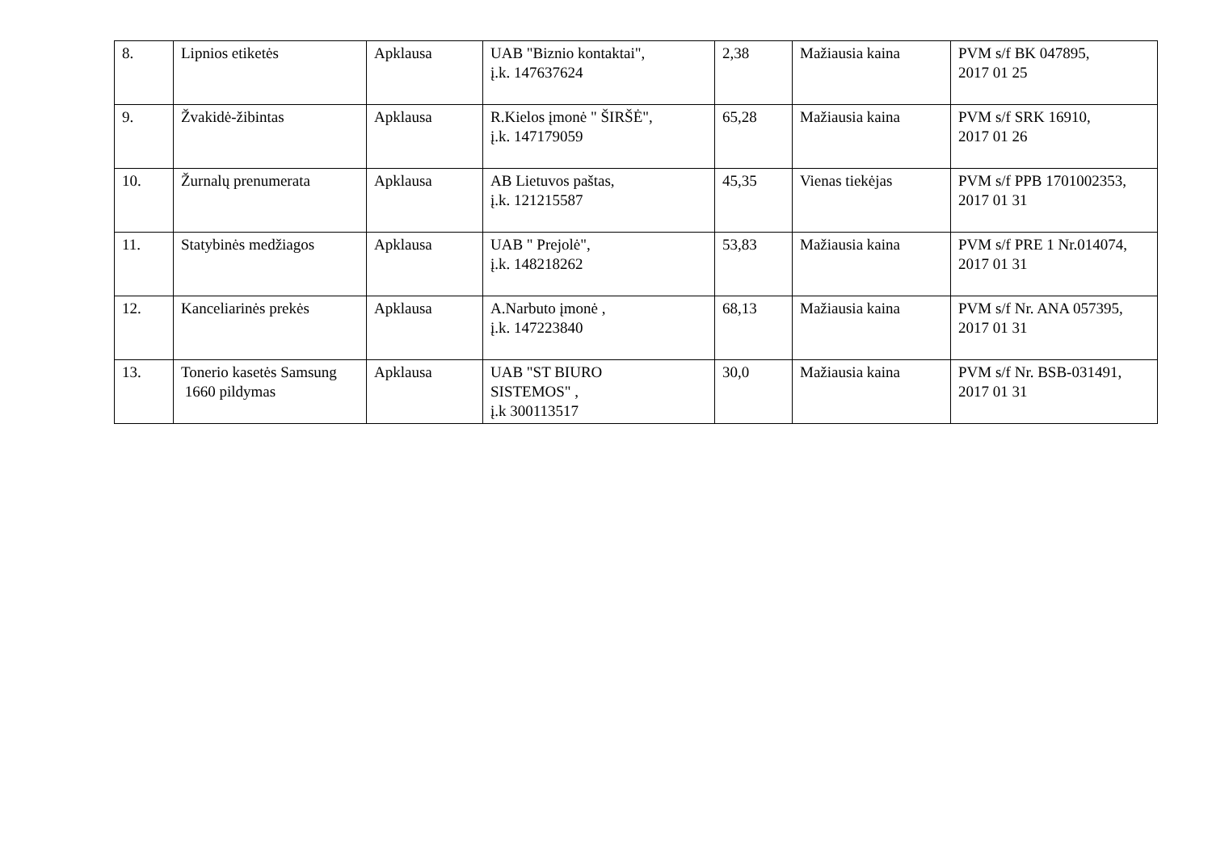| 8. | Lipnios etiketės | Apklausa | UAB "Biznio kontaktai", į.k. 147637624 | 2,38 | Mažiausia kaina | PVM s/f BK 047895, 2017 01 25 |
| 9. | Žvakidė-žibintas | Apklausa | R.Kielos įmonė " ŠIRŠĖ", į.k. 147179059 | 65,28 | Mažiausia kaina | PVM s/f SRK 16910, 2017 01 26 |
| 10. | Žurnalų prenumerata | Apklausa | AB Lietuvos paštas, į.k. 121215587 | 45,35 | Vienas tiekėjas | PVM s/f PPB 1701002353, 2017 01 31 |
| 11. | Statybinės medžiagos | Apklausa | UAB " Prejolė", į.k. 148218262 | 53,83 | Mažiausia kaina | PVM s/f PRE 1 Nr.014074, 2017 01 31 |
| 12. | Kanceliarinės prekės | Apklausa | A.Narbuto įmonė , į.k. 147223840 | 68,13 | Mažiausia kaina | PVM s/f Nr. ANA 057395, 2017 01 31 |
| 13. | Tonerio kasetės Samsung 1660 pildymas | Apklausa | UAB "ST BIURO SISTEMOS" , į.k 300113517 | 30,0 | Mažiausia kaina | PVM s/f Nr. BSB-031491, 2017 01 31 |